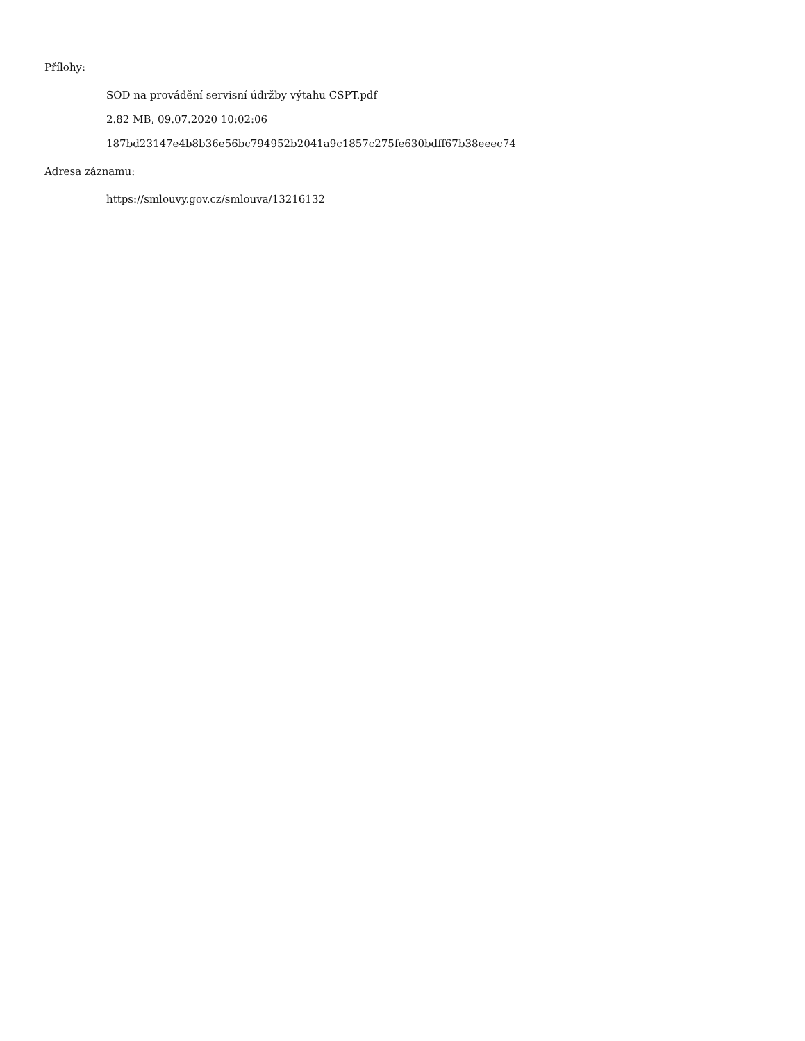Přílohy:
SOD na provádění servisní údržby výtahu CSPT.pdf
2.82 MB, 09.07.2020 10:02:06
187bd23147e4b8b36e56bc794952b2041a9c1857c275fe630bdff67b38eeec74
Adresa záznamu:
https://smlouvy.gov.cz/smlouva/13216132